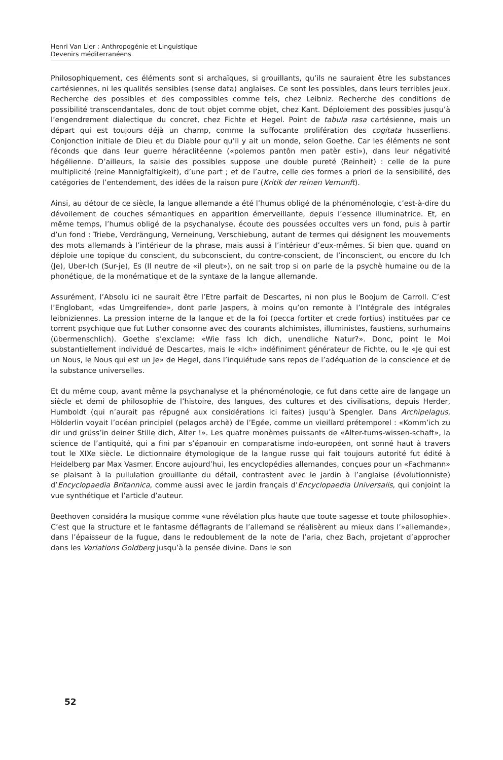Henri Van Lier : Anthropogénie et Linguistique
Devenirs méditerranéens
Philosophiquement, ces éléments sont si archaïques, si grouillants, qu’ils ne sauraient être les substances cartésiennes, ni les qualités sensibles (sense data) anglaises. Ce sont les possibles, dans leurs terribles jeux. Recherche des possibles et des compossibles comme tels, chez Leibniz. Recherche des conditions de possibilité transcendantales, donc de tout objet comme objet, chez Kant. Déploiement des possibles jusqu’à l’engendrement dialectique du concret, chez Fichte et Hegel. Point de tabula rasa cartésienne, mais un départ qui est toujours déjà un champ, comme la suffocante prolifération des cogitata husserliens. Conjonction initiale de Dieu et du Diable pour qu’il y ait un monde, selon Goethe. Car les éléments ne sont féconds que dans leur guerre héraclitéenne («polemos pantôn men patèr esti»), dans leur négativité hégélienne. D’ailleurs, la saisie des possibles suppose une double pureté (Reinheit) : celle de la pure multiplicité (reine Mannigfaltigkeit), d’une part ; et de l’autre, celle des formes a priori de la sensibilité, des catégories de l’entendement, des idées de la raison pure (Kritik der reinen Vernunft).
Ainsi, au détour de ce siècle, la langue allemande a été l’humus obligé de la phénoménologie, c’est-à-dire du dévoilement de couches sémantiques en apparition émerveillante, depuis l’essence illuminatrice. Et, en même temps, l’humus obligé de la psychanalyse, écoute des poussées occultes vers un fond, puis à partir d’un fond : Triebe, Verdrängung, Verneinung, Verschiebung, autant de termes qui désignent les mouvements des mots allemands à l’intérieur de la phrase, mais aussi à l’intérieur d’eux-mêmes. Si bien que, quand on déploie une topique du conscient, du subconscient, du contre-conscient, de l’inconscient, ou encore du Ich (Je), Uber-Ich (Sur-je), Es (Il neutre de «il pleut»), on ne sait trop si on parle de la psychè humaine ou de la phonétique, de la monématique et de la syntaxe de la langue allemande.
Assurément, l’Absolu ici ne saurait être l’Etre parfait de Descartes, ni non plus le Boojum de Carroll. C’est l’Englobant, «das Umgreifende», dont parle Jaspers, à moins qu’on remonte à l’Intégrale des intégrales leibniziennes. La pression interne de la langue et de la foi (pecca fortiter et crede fortius) instituées par ce torrent psychique que fut Luther consonne avec des courants alchimistes, illuministes, faustiens, surhumains (übermenschlich). Goethe s’exclame: «Wie fass Ich dich, unendliche Natur?». Donc, point le Moi substantiellement individué de Descartes, mais le «Ich» indéfiniment générateur de Fichte, ou le «Je qui est un Nous, le Nous qui est un Je» de Hegel, dans l’inquiétude sans repos de l’adéquation de la conscience et de la substance universelles.
Et du même coup, avant même la psychanalyse et la phénoménologie, ce fut dans cette aire de langage un siècle et demi de philosophie de l’histoire, des langues, des cultures et des civilisations, depuis Herder, Humboldt (qui n’aurait pas répugné aux considérations ici faites) jusqu’à Spengler. Dans Archipelagus, Hölderlin voyait l’océan principiel (pelagos archè) de l’Egée, comme un vieillard prétemporel : «Komm’ich zu dir und grüss’in deiner Stille dich, Alter !». Les quatre monèmes puissants de «Alter-tums-wissen-schaft», la science de l’antiquité, qui a fini par s’épanouir en comparatisme indo-européen, ont sonné haut à travers tout le XIXe siècle. Le dictionnaire étymologique de la langue russe qui fait toujours autorité fut édité à Heidelberg par Max Vasmer. Encore aujourd’hui, les encyclopédies allemandes, conçues pour un «Fachmann» se plaisant à la pullulation grouillante du détail, contrastent avec le jardin à l’anglaise (évolutionniste) d’Encyclopaedia Britannica, comme aussi avec le jardin français d’Encyclopaedia Universalis, qui conjoint la vue synthétique et l’article d’auteur.
Beethoven considéra la musique comme «une révélation plus haute que toute sagesse et toute philosophie». C’est que la structure et le fantasme déflagrants de l’allemand se réalisèrent au mieux dans l’»allemande», dans l’épaisseur de la fugue, dans le redoublement de la note de l’aria, chez Bach, projetant d’approcher dans les Variations Goldberg jusqu’à la pensée divine. Dans le son
52